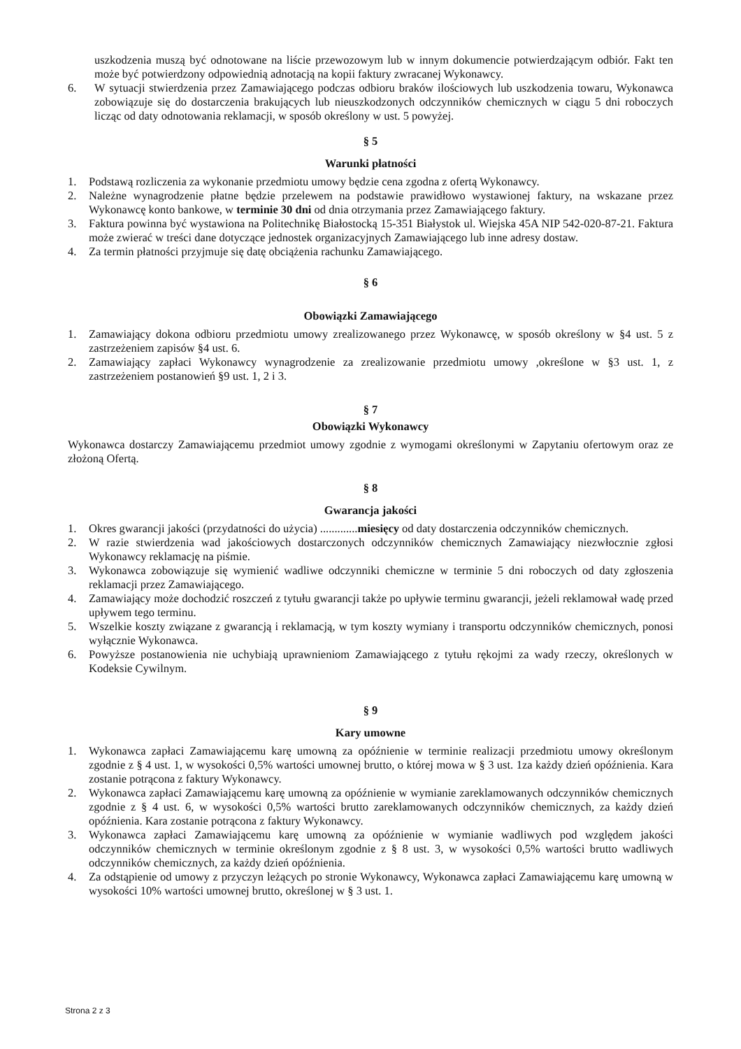uszkodzenia muszą być odnotowane na liście przewozowym lub w innym dokumencie potwierdzającym odbiór. Fakt ten może być potwierdzony odpowiednią adnotacją na kopii faktury zwracanej Wykonawcy.
6. W sytuacji stwierdzenia przez Zamawiającego podczas odbioru braków ilościowych lub uszkodzenia towaru, Wykonawca zobowiązuje się do dostarczenia brakujących lub nieuszkodzonych odczynników chemicznych w ciągu 5 dni roboczych licząc od daty odnotowania reklamacji, w sposób określony w ust. 5 powyżej.
§ 5
Warunki płatności
1. Podstawą rozliczenia za wykonanie przedmiotu umowy będzie cena zgodna z ofertą Wykonawcy.
2. Należne wynagrodzenie płatne będzie przelewem na podstawie prawidłowo wystawionej faktury, na wskazane przez Wykonawcę konto bankowe, w terminie 30 dni od dnia otrzymania przez Zamawiającego faktury.
3. Faktura powinna być wystawiona na Politechnikę Białostocką 15-351 Białystok ul. Wiejska 45A NIP 542-020-87-21. Faktura może zwierać w treści dane dotyczące jednostek organizacyjnych Zamawiającego lub inne adresy dostaw.
4. Za termin płatności przyjmuje się datę obciążenia rachunku Zamawiającego.
§ 6
Obowiązki Zamawiającego
1. Zamawiający dokona odbioru przedmiotu umowy zrealizowanego przez Wykonawcę, w sposób określony w §4 ust. 5 z zastrzeżeniem zapisów §4 ust. 6.
2. Zamawiający zapłaci Wykonawcy wynagrodzenie za zrealizowanie przedmiotu umowy ,określone w §3 ust. 1, z zastrzeżeniem postanowień §9 ust. 1, 2 i 3.
§ 7
Obowiązki Wykonawcy
Wykonawca dostarczy Zamawiającemu przedmiot umowy zgodnie z wymogami określonymi w Zapytaniu ofertowym oraz ze złożoną Ofertą.
§ 8
Gwarancja jakości
1. Okres gwarancji jakości (przydatności do użycia) .............miesięcy od daty dostarczenia odczynników chemicznych.
2. W razie stwierdzenia wad jakościowych dostarczonych odczynników chemicznych Zamawiający niezwłocznie zgłosi Wykonawcy reklamację na piśmie.
3. Wykonawca zobowiązuje się wymienić wadliwe odczynniki chemiczne w terminie 5 dni roboczych od daty zgłoszenia reklamacji przez Zamawiającego.
4. Zamawiający może dochodzić roszczeń z tytułu gwarancji także po upływie terminu gwarancji, jeżeli reklamował wadę przed upływem tego terminu.
5. Wszelkie koszty związane z gwarancją i reklamacją, w tym koszty wymiany i transportu odczynników chemicznych, ponosi wyłącznie Wykonawca.
6. Powyższe postanowienia nie uchybiają uprawnieniom Zamawiającego z tytułu rękojmi za wady rzeczy, określonych w Kodeksie Cywilnym.
§ 9
Kary umowne
1. Wykonawca zapłaci Zamawiającemu karę umowną za opóźnienie w terminie realizacji przedmiotu umowy określonym zgodnie z § 4 ust. 1, w wysokości 0,5% wartości umownej brutto, o której mowa w § 3 ust. 1za każdy dzień opóźnienia. Kara zostanie potrącona z faktury Wykonawcy.
2. Wykonawca zapłaci Zamawiającemu karę umowną za opóźnienie w wymianie zareklamowanych odczynników chemicznych zgodnie z § 4 ust. 6, w wysokości 0,5% wartości brutto zareklamowanych odczynników chemicznych, za każdy dzień opóźnienia. Kara zostanie potrącona z faktury Wykonawcy.
3. Wykonawca zapłaci Zamawiającemu karę umowną za opóźnienie w wymianie wadliwych pod względem jakości odczynników chemicznych w terminie określonym zgodnie z § 8 ust. 3, w wysokości 0,5% wartości brutto wadliwych odczynników chemicznych, za każdy dzień opóźnienia.
4. Za odstąpienie od umowy z przyczyn leżących po stronie Wykonawcy, Wykonawca zapłaci Zamawiającemu karę umowną w wysokości 10% wartości umownej brutto, określonej w § 3 ust. 1.
Strona 2 z 3